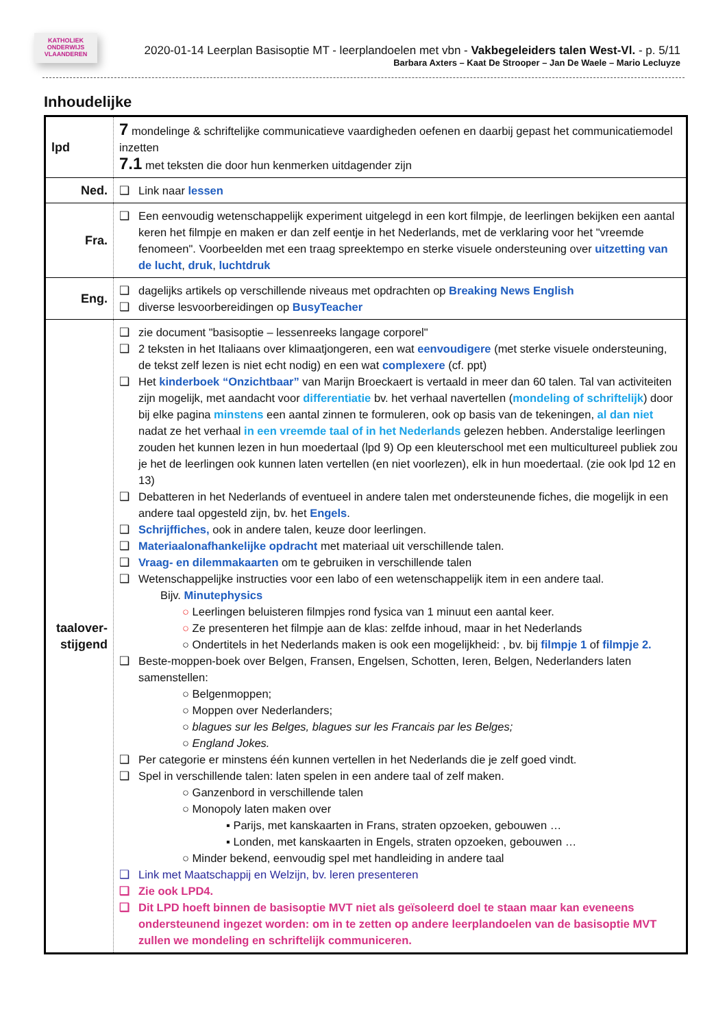KATHOLIEK ONDERWIJS VLAANDEREN
2020-01-14 Leerplan Basisoptie MT - leerplandoelen met vbn - Vakbegeleiders talen West-Vl. - p. 5/11
Barbara Axters – Kaat De Strooper – Jan De Waele – Mario Lecluyze
Inhoudelijke
| lpd | 7 mondelinge & schriftelijke communicatieve vaardigheden oefenen en daarbij gepast het communicatiemodel inzetten 7.1 met teksten die door hun kenmerken uitdagender zijn |
| Ned. | Link naar lessen |
| Fra. | Een eenvoudig wetenschappelijk experiment uitgelegd in een kort filmpje, de leerlingen bekijken een aantal keren het filmpje en maken er dan zelf eentje in het Nederlands, met de verklaring voor het "vreemde fenomeen". Voorbeelden met een traag spreektempo en sterke visuele ondersteuning over uitzetting van de lucht , druk , luchtdruk |
| Eng. | dagelijks artikels op verschillende niveaus met opdrachten op Breaking News English diverse lesvoorbereidingen op BusyTeacher |
| taalover- stijgend | zie document "basisoptie – lessenreeks langage corporel" 2 teksten in het Italiaans over klimaatjongeren, een wat eenvoudigere (met sterke visuele ondersteuning, de tekst zelf lezen is niet echt nodig) en een wat complexere (cf. ppt) Het kinderboek “Onzichtbaar” van Marijn Broeckaert is vertaald in meer dan 60 talen. Tal van activiteiten zijn mogelijk, met aandacht voor differentiatie bv. het verhaal navertellen ( mondeling of schriftelijk ) door bij elke pagina minstens een aantal zinnen te formuleren, ook op basis van de tekeningen, al dan niet nadat ze het verhaal in een vreemde taal of in het Nederlands gelezen hebben. Anderstalige leerlingen zouden het kunnen lezen in hun moedertaal (lpd 9) Op een kleuterschool met een multicultureel publiek zou je het de leerlingen ook kunnen laten vertellen (en niet voorlezen), elk in hun moedertaal. (zie ook lpd 12 en 13) Debatteren in het Nederlands of eventueel in andere talen met ondersteunende fiches, die mogelijk in een andere taal opgesteld zijn, bv. het Engels . Schrijffiches, ook in andere talen, keuze door leerlingen. Materiaalonafhankelijke opdracht met materiaal uit verschillende talen. Vraag- en dilemmakaarten om te gebruiken in verschillende talen Wetenschappelijke instructies voor een labo of een wetenschappelijk item in een andere taal. Bijv. Minutephysics ○ Leerlingen beluisteren filmpjes rond fysica van 1 minuut een aantal keer. ○ Ze presenteren het filmpje aan de klas: zelfde inhoud, maar in het Nederlands ○ Ondertitels in het Nederlands maken is ook een mogelijkheid: , bv. bij filmpje 1 of filmpje 2. Beste-moppen-boek over Belgen, Fransen, Engelsen, Schotten, Ieren, Belgen, Nederlanders laten samenstellen: ○ Belgenmoppen; ○ Moppen over Nederlanders; ○ blagues sur les Belges, blagues sur les Francais par les Belges; ○ England Jokes. Per categorie er minstens één kunnen vertellen in het Nederlands die je zelf goed vindt. Spel in verschillende talen: laten spelen in een andere taal of zelf maken. ○ Ganzenbord in verschillende talen ○ Monopoly laten maken over ▪ Parijs, met kanskaarten in Frans, straten opzoeken, gebouwen … ▪ Londen, met kanskaarten in Engels, straten opzoeken, gebouwen … ○ Minder bekend, eenvoudig spel met handleiding in andere taal Link met Maatschappij en Welzijn, bv. leren presenteren Zie ook LPD4. Dit LPD hoeft binnen de basisoptie MVT niet als geïsoleerd doel te staan maar kan eveneens ondersteunend ingezet worden: om in te zetten op andere leerplandoelen van de basisoptie MVT zullen we mondeling en schriftelijk communiceren. |